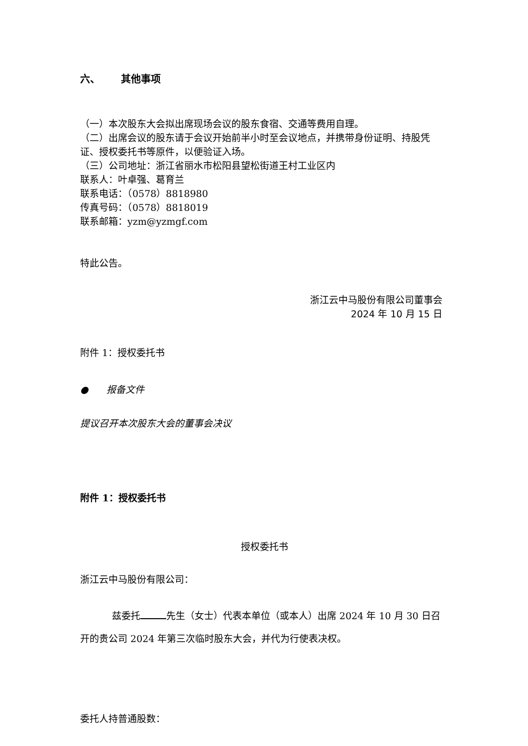六、 其他事项
（一）本次股东大会拟出席现场会议的股东食宿、交通等费用自理。
（二）出席会议的股东请于会议开始前半小时至会议地点，并携带身份证明、持股凭证、授权委托书等原件，以便验证入场。
（三）公司地址：浙江省丽水市松阳县望松街道王村工业区内
联系人：叶卓强、葛育兰
联系电话：（0578）8818980
传真号码：（0578）8818019
联系邮箱：yzm@yzmgf.com
特此公告。
浙江云中马股份有限公司董事会
2024 年 10 月 15 日
附件 1：授权委托书
● 报备文件
提议召开本次股东大会的董事会决议
附件 1：授权委托书
授权委托书
浙江云中马股份有限公司：
兹委托 先生（女士）代表本单位（或本人）出席 2024 年 10 月 30 日召开的贵公司 2024 年第三次临时股东大会，并代为行使表决权。
委托人持普通股数：